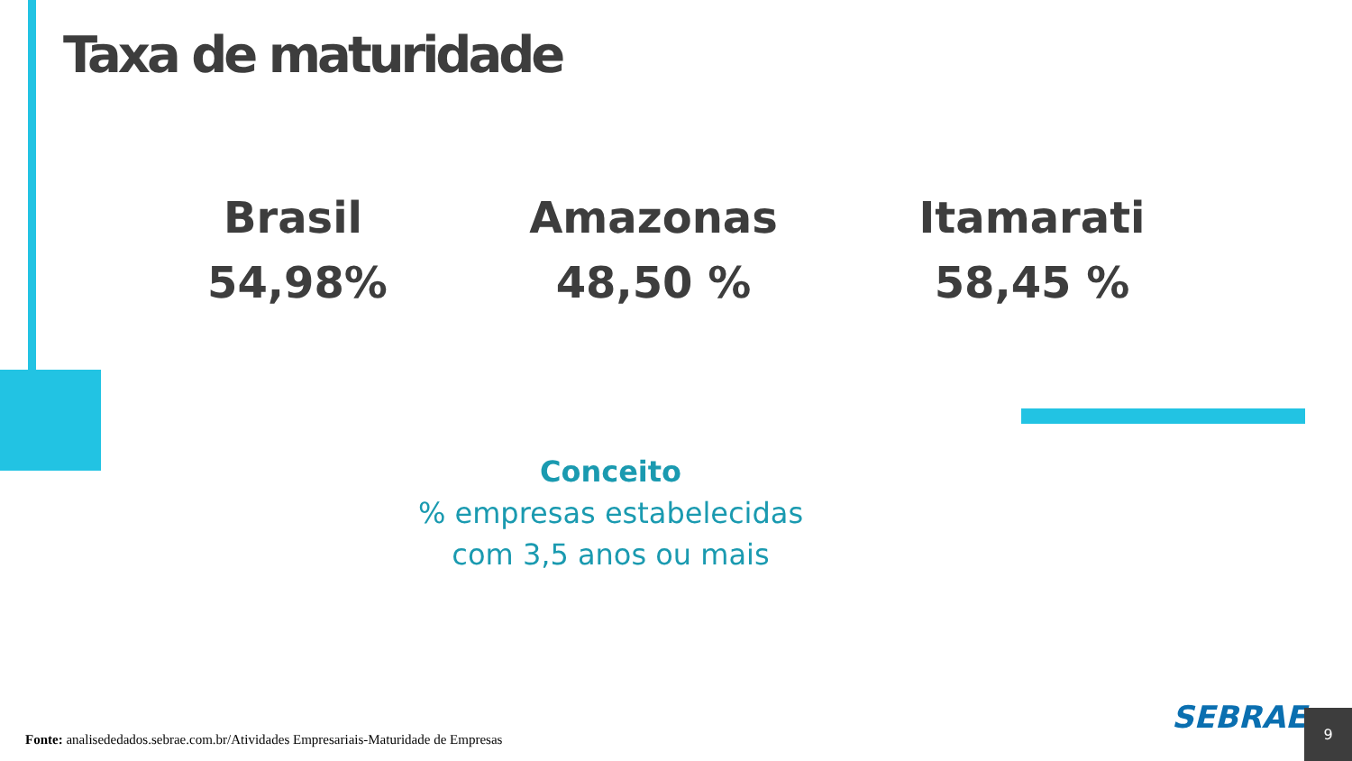Taxa de maturidade
Brasil
54,98%
Amazonas
48,50 %
Itamarati
58,45 %
Conceito
% empresas estabelecidas
com 3,5 anos ou mais
Fonte: analisededados.sebrae.com.br/Atividades Empresariais-Maturidade de Empresas
SEBRAE 9